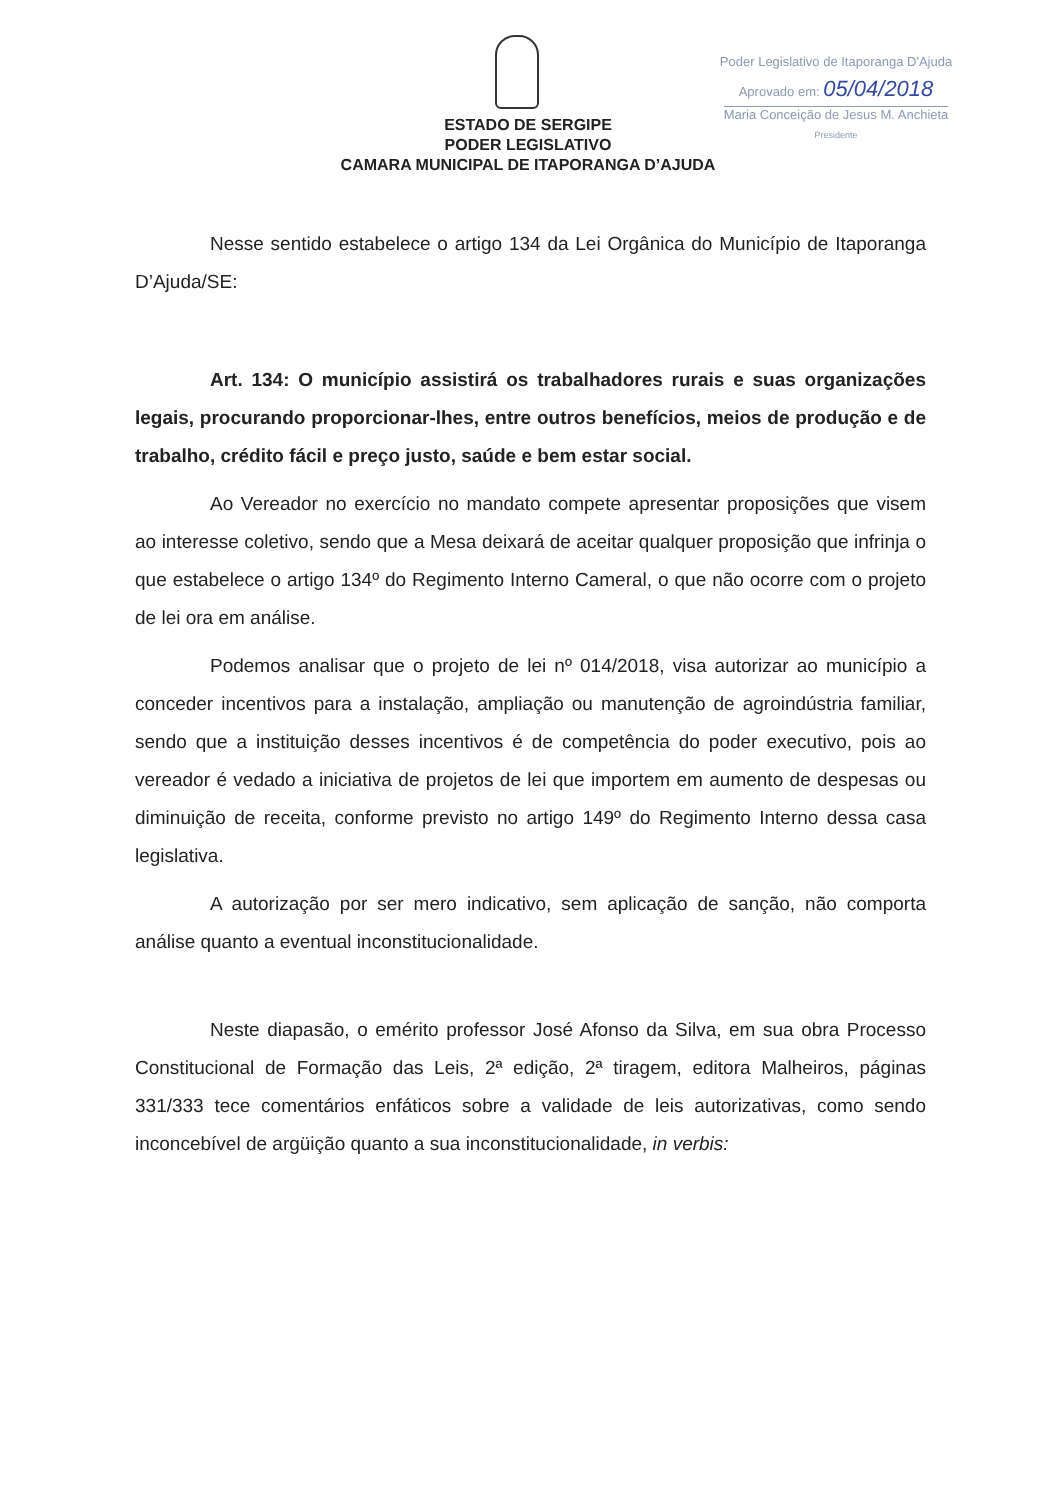Poder Legislativo de Itaporanga D'Ajuda
Aprovado em: 05/04/2018
Maria Conceição de Jesus M. Anchieta
Presidente
ESTADO DE SERGIPE
PODER LEGISLATIVO
CAMARA MUNICIPAL DE ITAPORANGA D’AJUDA
Nesse sentido estabelece o artigo 134 da Lei Orgânica do Município de Itaporanga D’Ajuda/SE:
Art. 134: O município assistirá os trabalhadores rurais e suas organizações legais, procurando proporcionar-lhes, entre outros benefícios, meios de produção e de trabalho, crédito fácil e preço justo, saúde e bem estar social.
Ao Vereador no exercício no mandato compete apresentar proposições que visem ao interesse coletivo, sendo que a Mesa deixará de aceitar qualquer proposição que infrinja o que estabelece o artigo 134º do Regimento Interno Cameral, o que não ocorre com o projeto de lei ora em análise.
Podemos analisar que o projeto de lei nº 014/2018, visa autorizar ao município a conceder incentivos para a instalação, ampliação ou manutenção de agroindústria familiar, sendo que a instituição desses incentivos é de competência do poder executivo, pois ao vereador é vedado a iniciativa de projetos de lei que importem em aumento de despesas ou diminuição de receita, conforme previsto no artigo 149º do Regimento Interno dessa casa legislativa.
A autorização por ser mero indicativo, sem aplicação de sanção, não comporta análise quanto a eventual inconstitucionalidade.
Neste diapasão, o emérito professor José Afonso da Silva, em sua obra Processo Constitucional de Formação das Leis, 2ª edição, 2ª tiragem, editora Malheiros, páginas 331/333 tece comentários enfáticos sobre a validade de leis autorizativas, como sendo inconcebível de argüição quanto a sua inconstitucionalidade, in verbis: